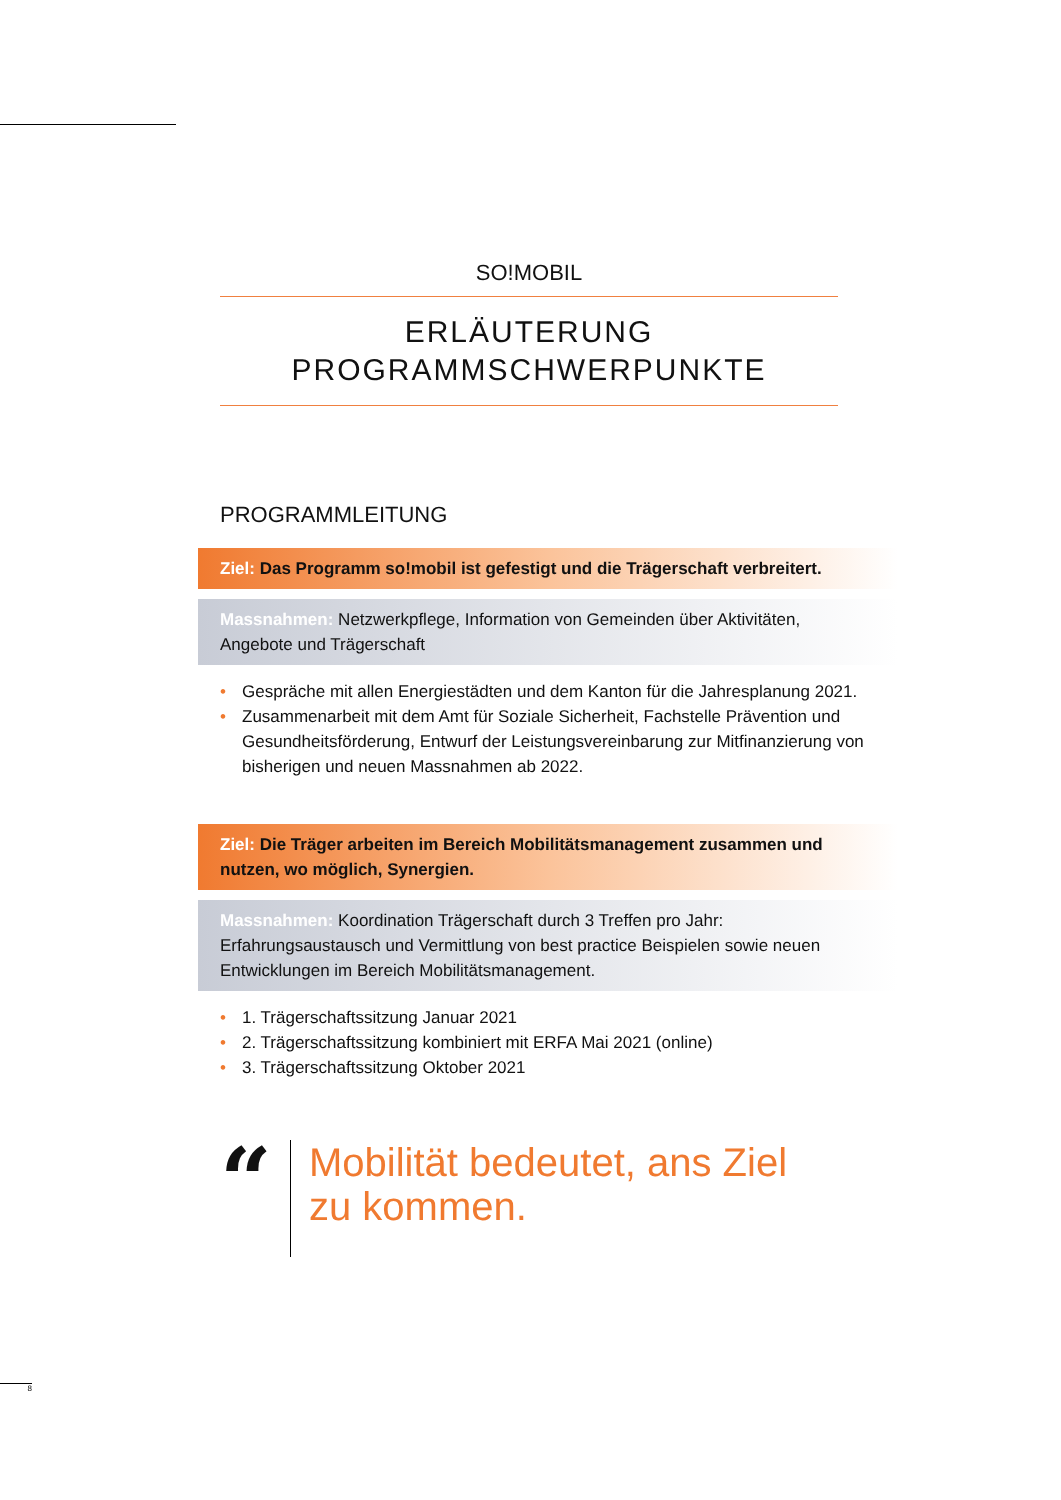SO!MOBIL
ERLÄUTERUNG
PROGRAMMSCHWERPUNKTE
PROGRAMMLEITUNG
Ziel: Das Programm so!mobil ist gefestigt und die Trägerschaft verbreitert.
Massnahmen: Netzwerkpflege, Information von Gemeinden über Aktivitäten, Angebote und Trägerschaft
• Gespräche mit allen Energiestädten und dem Kanton für die Jahresplanung 2021.
• Zusammenarbeit mit dem Amt für Soziale Sicherheit, Fachstelle Prävention und Gesundheitsförderung, Entwurf der Leistungsvereinbarung zur Mitfinanzierung von bisherigen und neuen Massnahmen ab 2022.
Ziel: Die Träger arbeiten im Bereich Mobilitätsmanagement zusammen und nutzen, wo möglich, Synergien.
Massnahmen: Koordination Trägerschaft durch 3 Treffen pro Jahr:
Erfahrungsaustausch und Vermittlung von best practice Beispielen sowie neuen Entwicklungen im Bereich Mobilitätsmanagement.
• 1. Trägerschaftssitzung Januar 2021
• 2. Trägerschaftssitzung kombiniert mit ERFA Mai 2021 (online)
• 3. Trägerschaftssitzung Oktober 2021
“
Mobilität bedeutet, ans Ziel zu kommen.
8